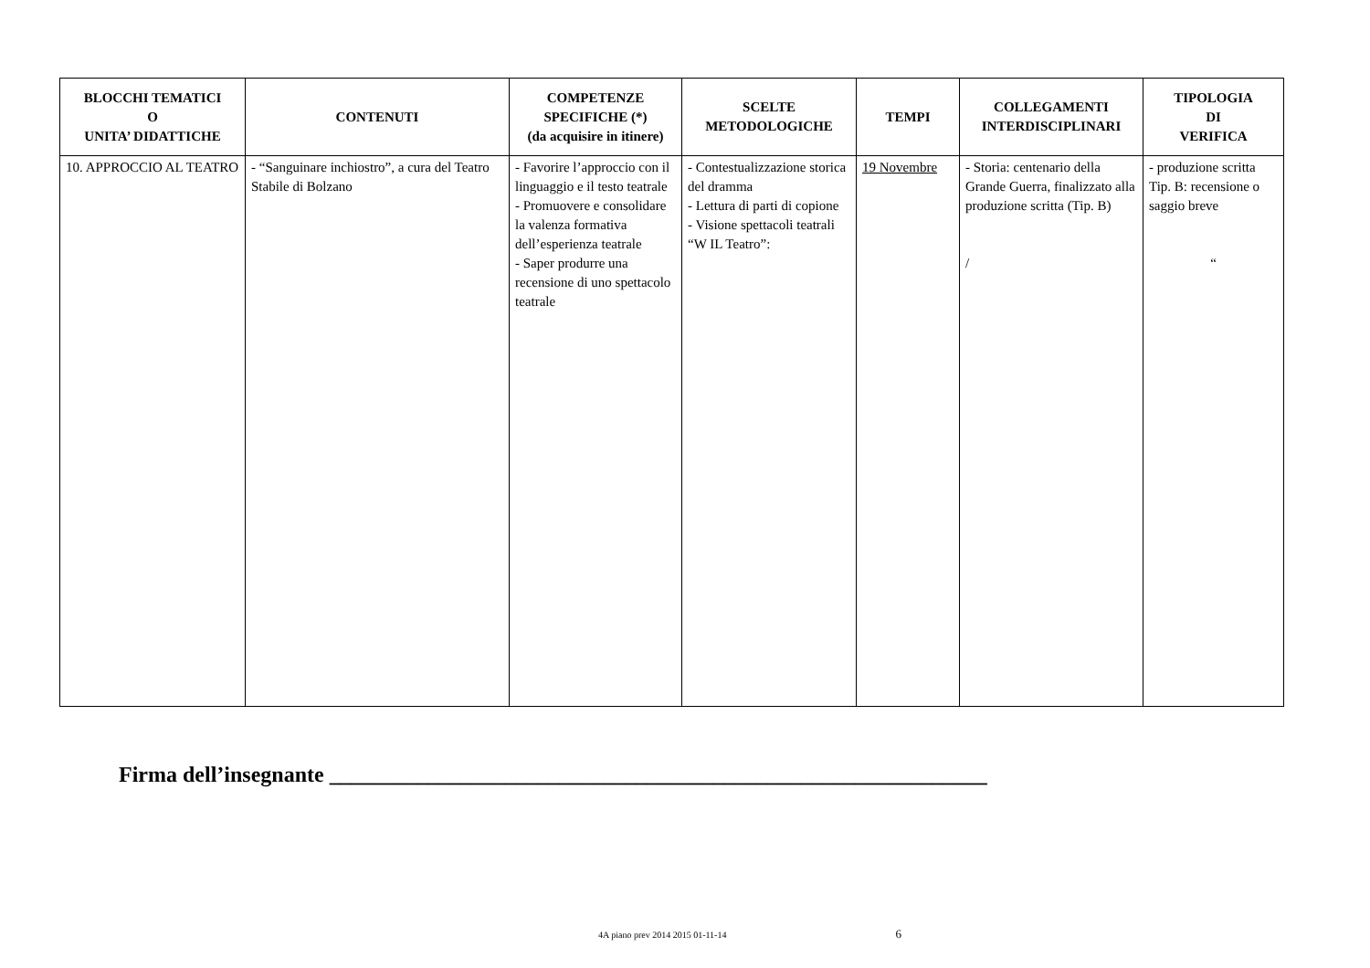| BLOCCHI TEMATICI O UNITA’ DIDATTICHE | CONTENUTI | COMPETENZE SPECIFICHE (*) (da acquisire in itinere) | SCELTE METODOLOGICHE | TEMPI | COLLEGAMENTI INTERDISCIPLINARI | TIPOLOGIA DI VERIFICA |
| --- | --- | --- | --- | --- | --- | --- |
| 10. APPROCCIO AL TEATRO | - “Sanguinare inchiostro”, a cura del Teatro Stabile di Bolzano | - Favorire l’approccio con il linguaggio e il testo teatrale - Promuovere e consolidare la valenza formativa dell’esperienza teatrale - Saper produrre una recensione di uno spettacolo teatrale | - Contestualizzazione storica del dramma - Lettura di parti di copione - Visione spettacoli teatrali “W IL Teatro”: | 19 Novembre | - Storia: centenario della Grande Guerra, finalizzato alla produzione scritta (Tip. B) / | - produzione scritta Tip. B: recensione o saggio breve “ |
Firma dell’insegnante ____________________________________________________________
4A piano prev 2014 2015 01-11-14 6